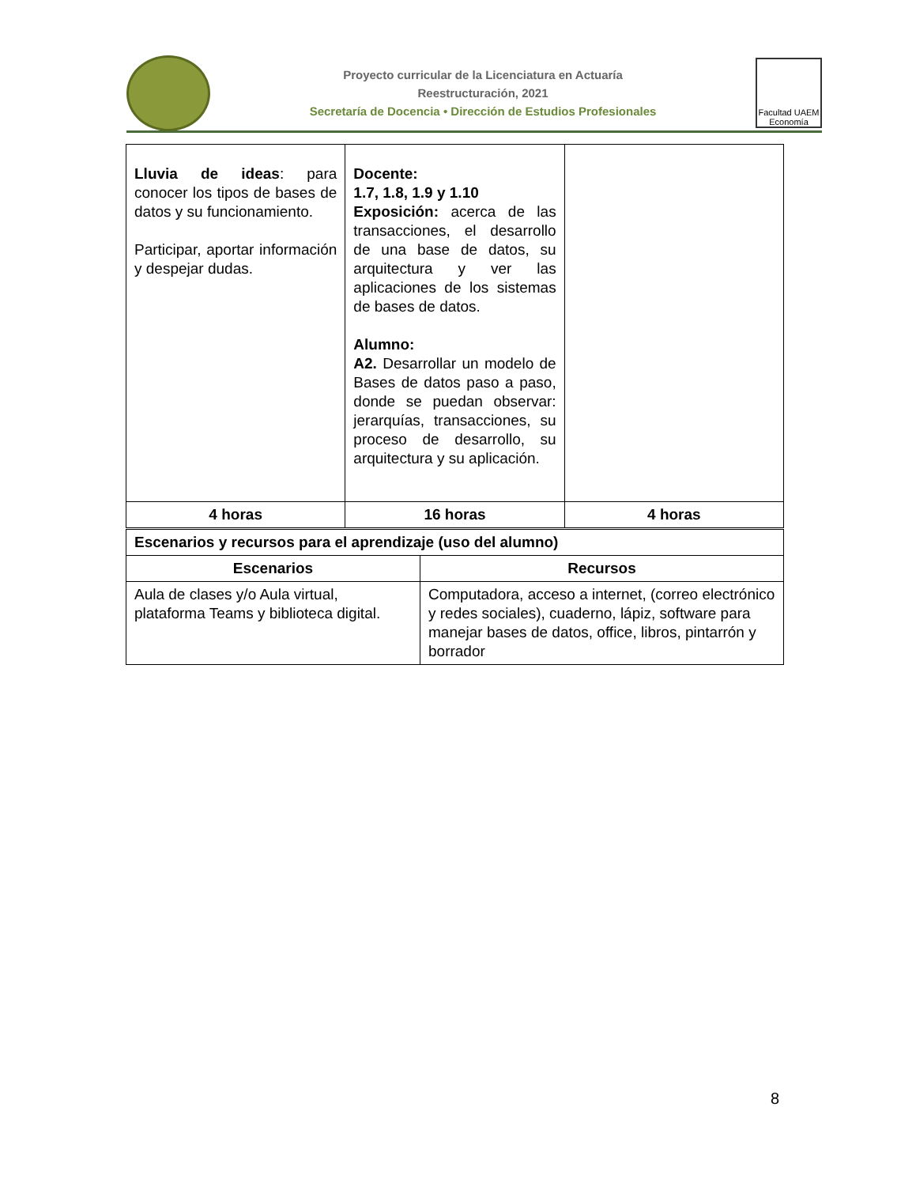Proyecto curricular de la Licenciatura en Actuaría
Reestructuración, 2021
Secretaría de Docencia • Dirección de Estudios Profesionales
Facultad UAEM Economía
| Lluvia de ideas : para conocer los tipos de bases de datos y su funcionamiento. Participar, aportar información y despejar dudas. | Docente: 1.7, 1.8, 1.9 y 1.10 Exposición: acerca de las transacciones, el desarrollo de una base de datos, su arquitectura y ver las aplicaciones de los sistemas de bases de datos. Alumno: A2. Desarrollar un modelo de Bases de datos paso a paso, donde se puedan observar: jerarquías, transacciones, su proceso de desarrollo, su arquitectura y su aplicación. | |
| 4 horas | 16 horas | 4 horas |
| Escenarios y recursos para el aprendizaje (uso del alumno) | |
| Escenarios | Recursos |
| Aula de clases y/o Aula virtual, plataforma Teams y biblioteca digital. | Computadora, acceso a internet, (correo electrónico y redes sociales), cuaderno, lápiz, software para manejar bases de datos, office, libros, pintarrón y borrador |
8